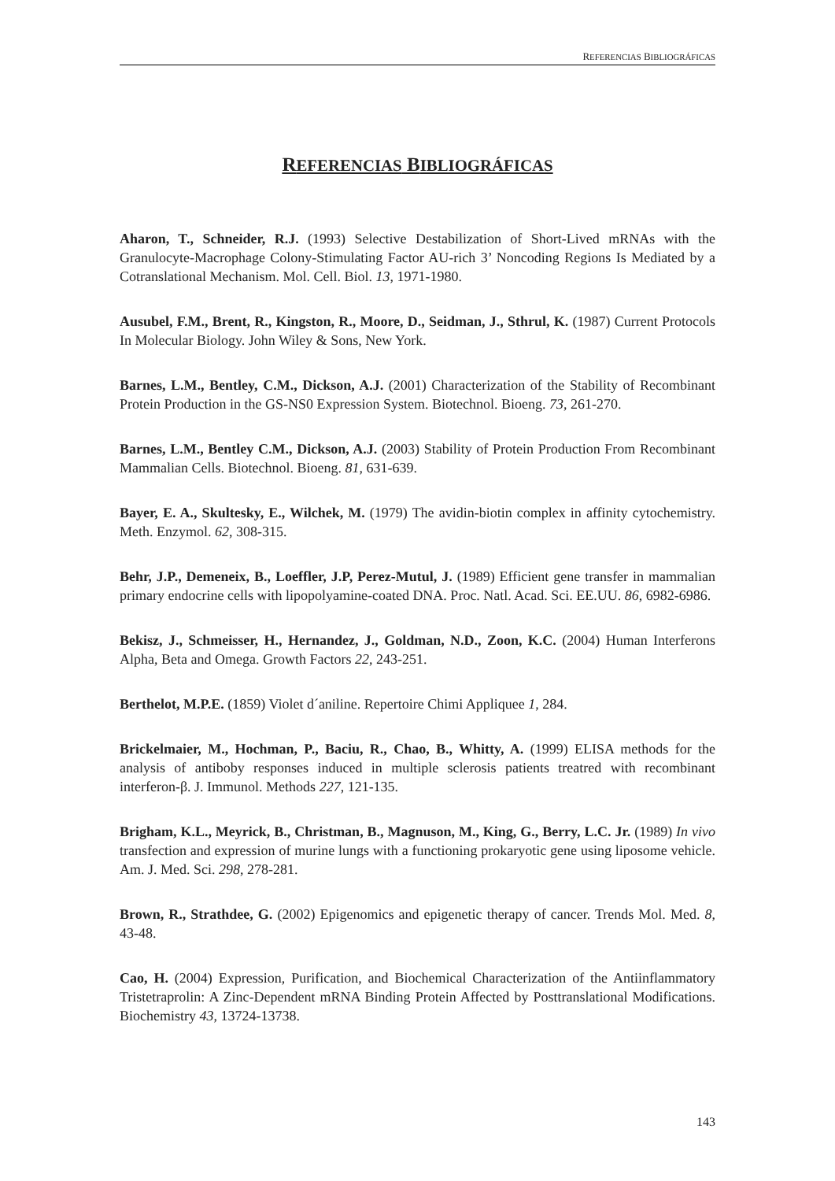REFERENCIAS BIBLIOGRÁFICAS
REFERENCIAS BIBLIOGRÁFICAS
Aharon, T., Schneider, R.J. (1993) Selective Destabilization of Short-Lived mRNAs with the Granulocyte-Macrophage Colony-Stimulating Factor AU-rich 3’ Noncoding Regions Is Mediated by a Cotranslational Mechanism. Mol. Cell. Biol. 13, 1971-1980.
Ausubel, F.M., Brent, R., Kingston, R., Moore, D., Seidman, J., Sthrul, K. (1987) Current Protocols In Molecular Biology. John Wiley & Sons, New York.
Barnes, L.M., Bentley, C.M., Dickson, A.J. (2001) Characterization of the Stability of Recombinant Protein Production in the GS-NS0 Expression System. Biotechnol. Bioeng. 73, 261-270.
Barnes, L.M., Bentley C.M., Dickson, A.J. (2003) Stability of Protein Production From Recombinant Mammalian Cells. Biotechnol. Bioeng. 81, 631-639.
Bayer, E. A., Skultesky, E., Wilchek, M. (1979) The avidin-biotin complex in affinity cytochemistry. Meth. Enzymol. 62, 308-315.
Behr, J.P., Demeneix, B., Loeffler, J.P, Perez-Mutul, J. (1989) Efficient gene transfer in mammalian primary endocrine cells with lipopolyamine-coated DNA. Proc. Natl. Acad. Sci. EE.UU. 86, 6982-6986.
Bekisz, J., Schmeisser, H., Hernandez, J., Goldman, N.D., Zoon, K.C. (2004) Human Interferons Alpha, Beta and Omega. Growth Factors 22, 243-251.
Berthelot, M.P.E. (1859) Violet d´aniline. Repertoire Chimi Appliquee 1, 284.
Brickelmaier, M., Hochman, P., Baciu, R., Chao, B., Whitty, A. (1999) ELISA methods for the analysis of antiboby responses induced in multiple sclerosis patients treatred with recombinant interferon-β. J. Immunol. Methods 227, 121-135.
Brigham, K.L., Meyrick, B., Christman, B., Magnuson, M., King, G., Berry, L.C. Jr. (1989) In vivo transfection and expression of murine lungs with a functioning prokaryotic gene using liposome vehicle. Am. J. Med. Sci. 298, 278-281.
Brown, R., Strathdee, G. (2002) Epigenomics and epigenetic therapy of cancer. Trends Mol. Med. 8, 43-48.
Cao, H. (2004) Expression, Purification, and Biochemical Characterization of the Antiinflammatory Tristetraprolin: A Zinc-Dependent mRNA Binding Protein Affected by Posttranslational Modifications. Biochemistry 43, 13724-13738.
143